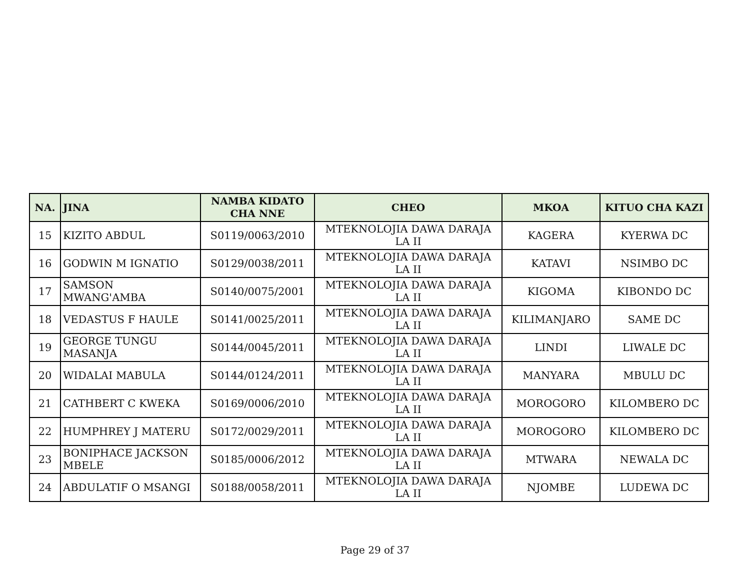| NA. | JINA | NAMBA KIDATO CHA NNE | CHEO | MKOA | KITUO CHA KAZI |
| --- | --- | --- | --- | --- | --- |
| 15 | KIZITO ABDUL | S0119/0063/2010 | MTEKNOLOJIA DAWA DARAJA LA II | KAGERA | KYERWA DC |
| 16 | GODWIN M IGNATIO | S0129/0038/2011 | MTEKNOLOJIA DAWA DARAJA LA II | KATAVI | NSIMBO DC |
| 17 | SAMSON MWANG'AMBA | S0140/0075/2001 | MTEKNOLOJIA DAWA DARAJA LA II | KIGOMA | KIBONDO DC |
| 18 | VEDASTUS F HAULE | S0141/0025/2011 | MTEKNOLOJIA DAWA DARAJA LA II | KILIMANJARO | SAME DC |
| 19 | GEORGE TUNGU MASANJA | S0144/0045/2011 | MTEKNOLOJIA DAWA DARAJA LA II | LINDI | LIWALE DC |
| 20 | WIDALAI MABULA | S0144/0124/2011 | MTEKNOLOJIA DAWA DARAJA LA II | MANYARA | MBULU DC |
| 21 | CATHBERT C KWEKA | S0169/0006/2010 | MTEKNOLOJIA DAWA DARAJA LA II | MOROGORO | KILOMBERO DC |
| 22 | HUMPHREY J MATERU | S0172/0029/2011 | MTEKNOLOJIA DAWA DARAJA LA II | MOROGORO | KILOMBERO DC |
| 23 | BONIPHACE JACKSON MBELE | S0185/0006/2012 | MTEKNOLOJIA DAWA DARAJA LA II | MTWARA | NEWALA DC |
| 24 | ABDULATIF O MSANGI | S0188/0058/2011 | MTEKNOLOJIA DAWA DARAJA LA II | NJOMBE | LUDEWA DC |
Page 29 of 37